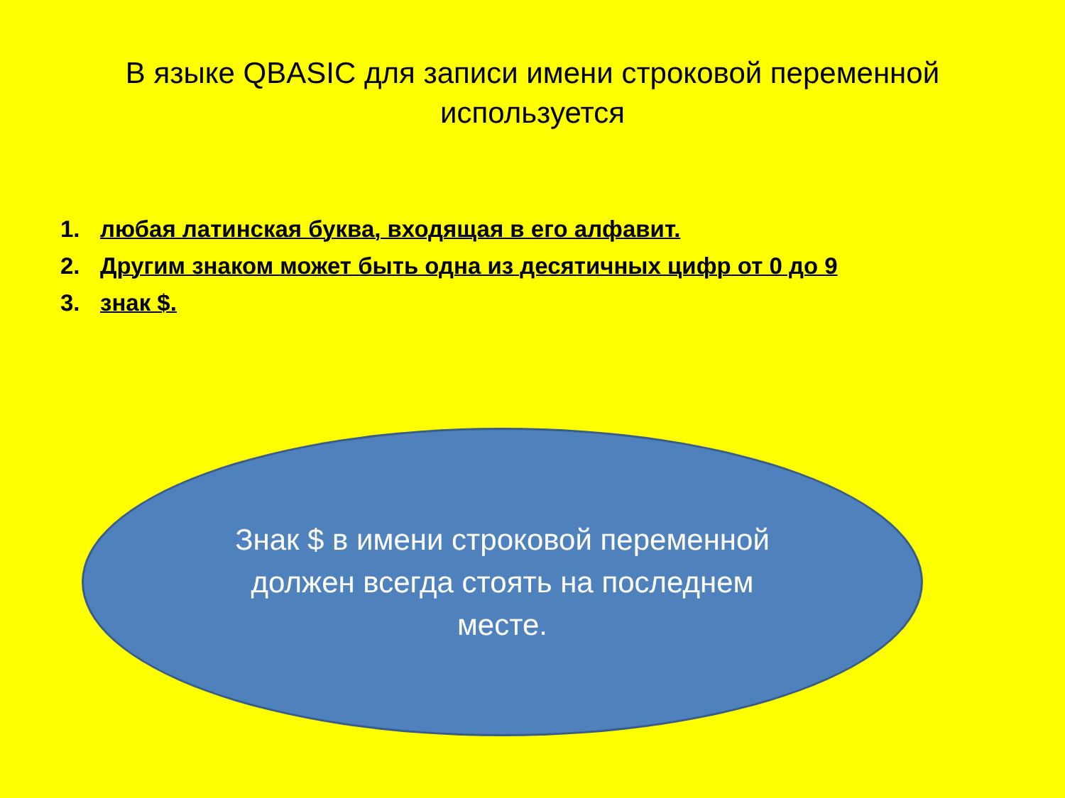В языке QBASIC для записи имени строковой переменной используется
1. любая латинская буква, входящая в его алфавит.
2. Другим знаком может быть одна из десятичных цифр от 0 до 9
3. знак $.
Знак $ в имени строковой переменной должен всегда стоять на последнем месте.